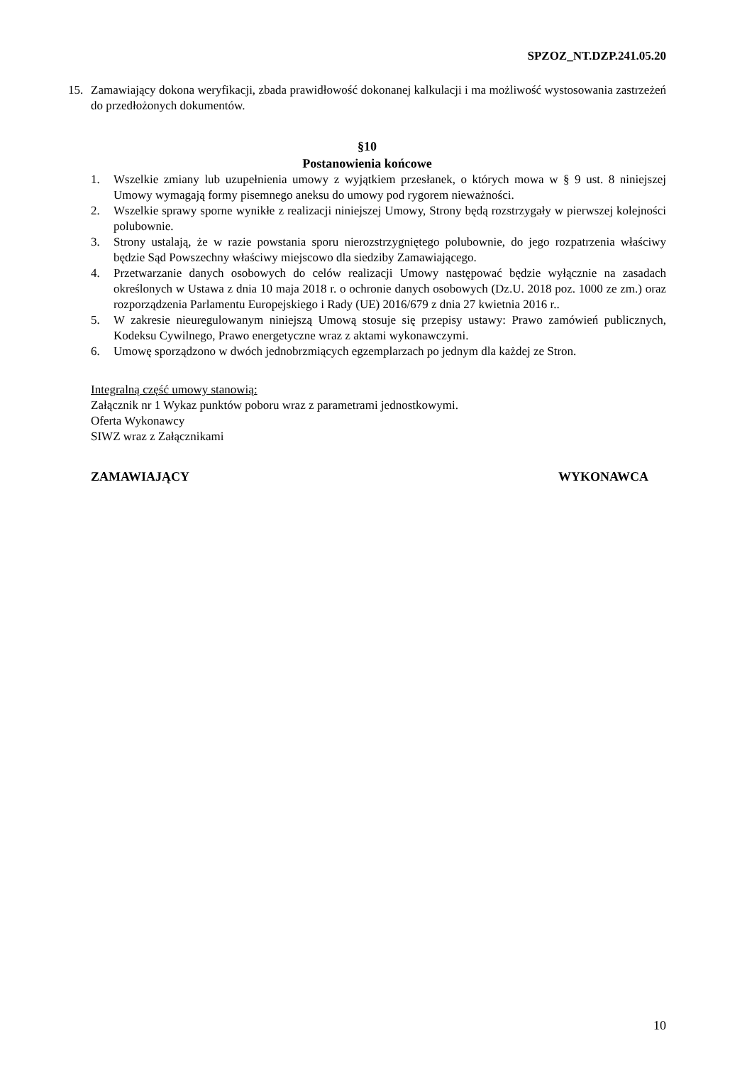SPZOZ_NT.DZP.241.05.20
15. Zamawiający dokona weryfikacji, zbada prawidłowość dokonanej kalkulacji i ma możliwość wystosowania zastrzeżeń do przedłożonych dokumentów.
§10
Postanowienia końcowe
1. Wszelkie zmiany lub uzupełnienia umowy z wyjątkiem przesłanek, o których mowa w § 9 ust. 8 niniejszej Umowy wymagają formy pisemnego aneksu do umowy pod rygorem nieważności.
2. Wszelkie sprawy sporne wynikłe z realizacji niniejszej Umowy, Strony będą rozstrzygały w pierwszej kolejności polubownie.
3. Strony ustalają, że w razie powstania sporu nierozstrzygniętego polubownie, do jego rozpatrzenia właściwy będzie Sąd Powszechny właściwy miejscowo dla siedziby Zamawiającego.
4. Przetwarzanie danych osobowych do celów realizacji Umowy następować będzie wyłącznie na zasadach określonych w Ustawa z dnia 10 maja 2018 r. o ochronie danych osobowych (Dz.U. 2018 poz. 1000 ze zm.) oraz rozporządzenia Parlamentu Europejskiego i Rady (UE) 2016/679 z dnia 27 kwietnia 2016 r..
5. W zakresie nieuregulowanym niniejszą Umową stosuje się przepisy ustawy: Prawo zamówień publicznych, Kodeksu Cywilnego, Prawo energetyczne wraz z aktami wykonawczymi.
6. Umowę sporządzono w dwóch jednobrzmiących egzemplarzach po jednym dla każdej ze Stron.
Integralną część umowy stanowią:
Załącznik nr 1 Wykaz punktów poboru wraz z parametrami jednostkowymi.
Oferta Wykonawcy
SIWZ wraz z Załącznikami
ZAMAWIAJĄCY WYKONAWCA
10